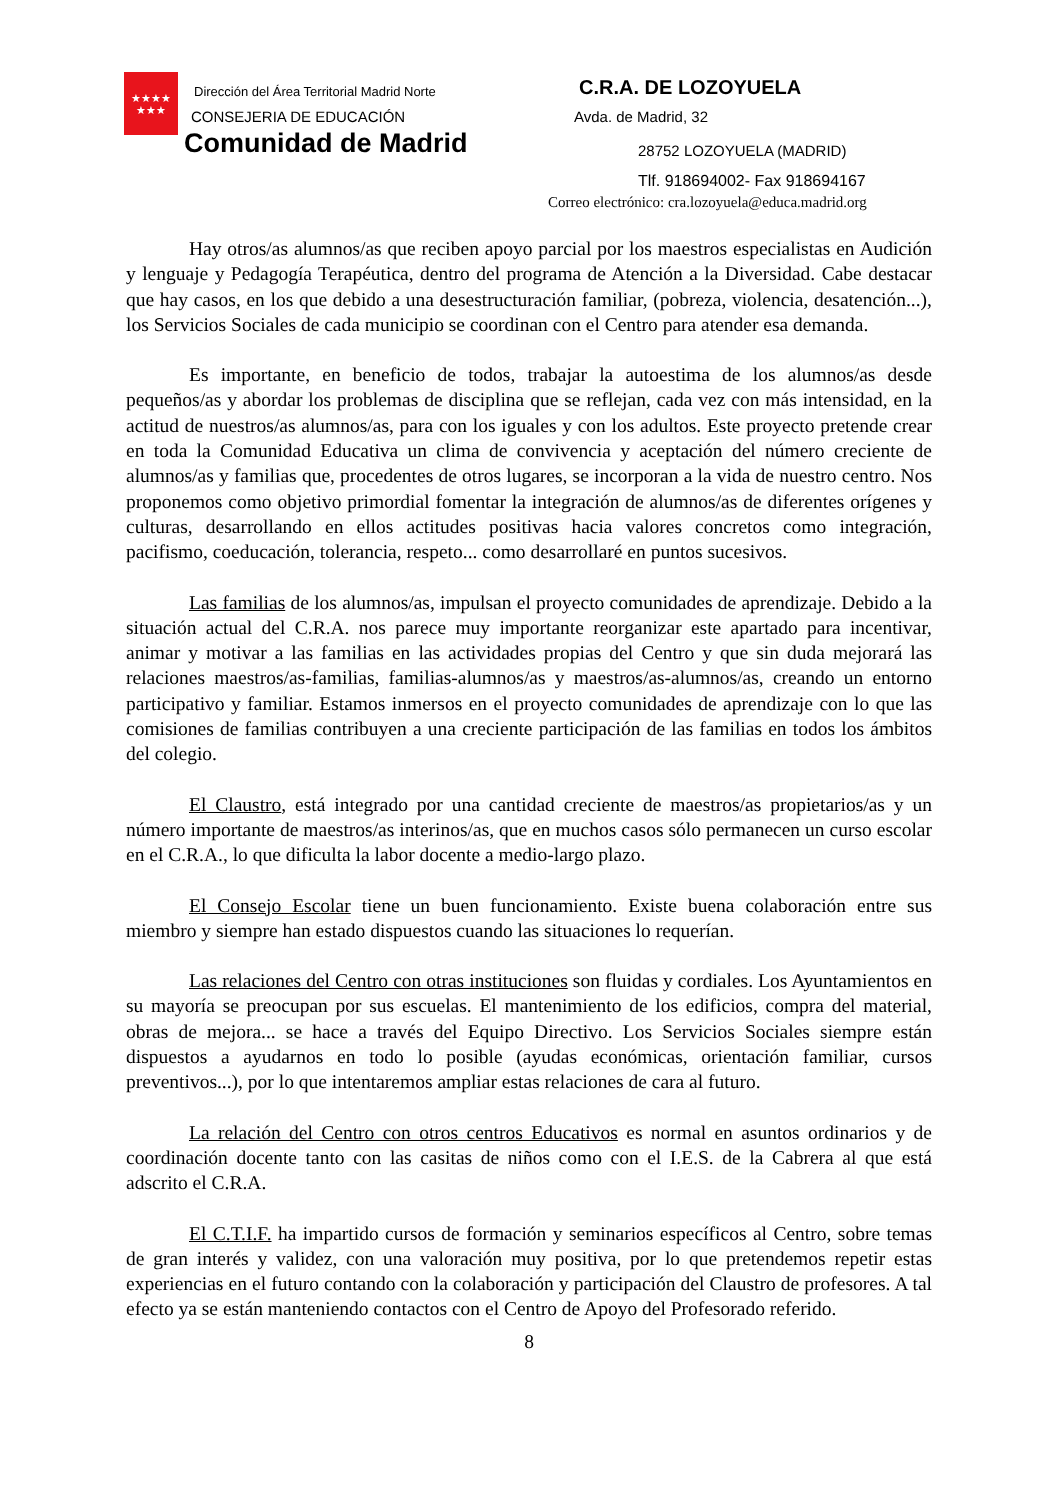★★★★
★★★
Dirección del Área Territorial Madrid Norte
CONSEJERIA DE EDUCACIÓN
Comunidad de Madrid
C.R.A. DE LOZOYUELA
Avda. de Madrid, 32
28752 LOZOYUELA (MADRID)
Tlf. 918694002- Fax 918694167
Correo electrónico: cra.lozoyuela@educa.madrid.org
Hay otros/as alumnos/as que reciben apoyo parcial por los maestros especialistas en Audición y lenguaje y Pedagogía Terapéutica, dentro del programa de Atención a la Diversidad. Cabe destacar que hay casos, en los que debido a una desestructuración familiar, (pobreza, violencia, desatención...), los Servicios Sociales de cada municipio se coordinan con el Centro para atender esa demanda.
Es importante, en beneficio de todos, trabajar la autoestima de los alumnos/as desde pequeños/as y abordar los problemas de disciplina que se reflejan, cada vez con más intensidad, en la actitud de nuestros/as alumnos/as, para con los iguales y con los adultos. Este proyecto pretende crear en toda la Comunidad Educativa un clima de convivencia y aceptación del número creciente de alumnos/as y familias que, procedentes de otros lugares, se incorporan a la vida de nuestro centro. Nos proponemos como objetivo primordial fomentar la integración de alumnos/as de diferentes orígenes y culturas, desarrollando en ellos actitudes positivas hacia valores concretos como integración, pacifismo, coeducación, tolerancia, respeto... como desarrollaré en puntos sucesivos.
Las familias de los alumnos/as, impulsan el proyecto comunidades de aprendizaje. Debido a la situación actual del C.R.A. nos parece muy importante reorganizar este apartado para incentivar, animar y motivar a las familias en las actividades propias del Centro y que sin duda mejorará las relaciones maestros/as-familias, familias-alumnos/as y maestros/as-alumnos/as, creando un entorno participativo y familiar. Estamos inmersos en el proyecto comunidades de aprendizaje con lo que las comisiones de familias contribuyen a una creciente participación de las familias en todos los ámbitos del colegio.
El Claustro, está integrado por una cantidad creciente de maestros/as propietarios/as y un número importante de maestros/as interinos/as, que en muchos casos sólo permanecen un curso escolar en el C.R.A., lo que dificulta la labor docente a medio-largo plazo.
El Consejo Escolar tiene un buen funcionamiento. Existe buena colaboración entre sus miembro y siempre han estado dispuestos cuando las situaciones lo requerían.
Las relaciones del Centro con otras instituciones son fluidas y cordiales. Los Ayuntamientos en su mayoría se preocupan por sus escuelas. El mantenimiento de los edificios, compra del material, obras de mejora... se hace a través del Equipo Directivo. Los Servicios Sociales siempre están dispuestos a ayudarnos en todo lo posible (ayudas económicas, orientación familiar, cursos preventivos...), por lo que intentaremos ampliar estas relaciones de cara al futuro.
La relación del Centro con otros centros Educativos es normal en asuntos ordinarios y de coordinación docente tanto con las casitas de niños como con el I.E.S. de la Cabrera al que está adscrito el C.R.A.
El C.T.I.F. ha impartido cursos de formación y seminarios específicos al Centro, sobre temas de gran interés y validez, con una valoración muy positiva, por lo que pretendemos repetir estas experiencias en el futuro contando con la colaboración y participación del Claustro de profesores. A tal efecto ya se están manteniendo contactos con el Centro de Apoyo del Profesorado referido.
8